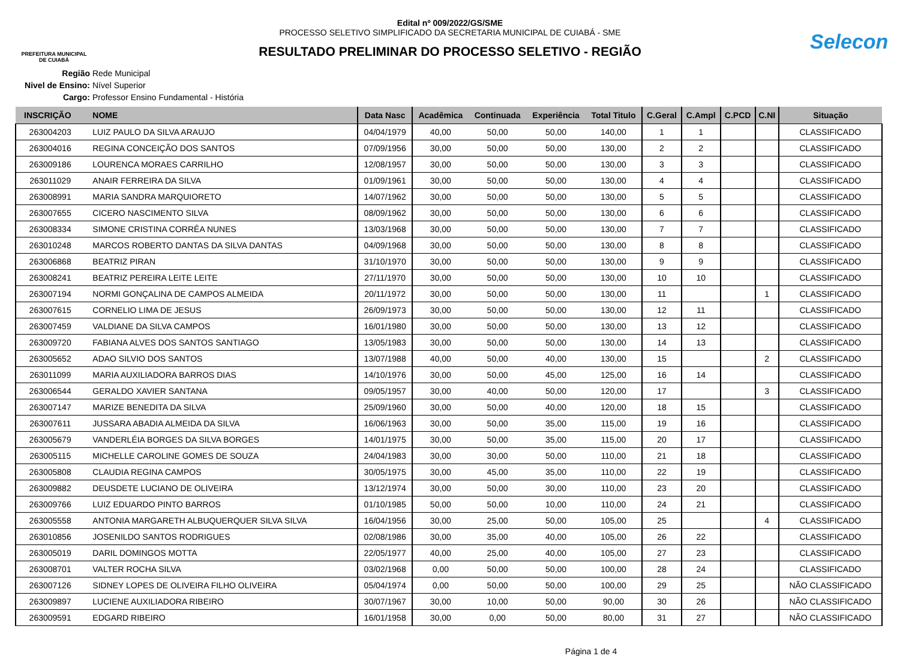PREFEITURA MUNICIPAL
DE CUIABÁ
Edital nº 009/2022/GS/SME
PROCESSO SELETIVO SIMPLIFICADO DA SECRETARIA MUNICIPAL DE CUIABÁ - SME
RESULTADO PRELIMINAR DO PROCESSO SELETIVO - REGIÃO
Selecon
Região Rede Municipal
Nivel de Ensino: Nível Superior
Cargo: Professor Ensino Fundamental - História
| INSCRIÇÃO | NOME | Data Nasc | Acadêmica | Continuada | Experiência | Total Titulo | C.Geral | C.Ampl | C.PCD | C.NI | Situação |
| --- | --- | --- | --- | --- | --- | --- | --- | --- | --- | --- | --- |
| 263004203 | LUIZ PAULO DA SILVA ARAUJO | 04/04/1979 | 40,00 | 50,00 | 50,00 | 140,00 | 1 | 1 | | | CLASSIFICADO |
| 263004016 | REGINA CONCEIÇÃO DOS SANTOS | 07/09/1956 | 30,00 | 50,00 | 50,00 | 130,00 | 2 | 2 | | | CLASSIFICADO |
| 263009186 | LOURENCA MORAES CARRILHO | 12/08/1957 | 30,00 | 50,00 | 50,00 | 130,00 | 3 | 3 | | | CLASSIFICADO |
| 263011029 | ANAIR FERREIRA DA SILVA | 01/09/1961 | 30,00 | 50,00 | 50,00 | 130,00 | 4 | 4 | | | CLASSIFICADO |
| 263008991 | MARIA SANDRA MARQUIORETO | 14/07/1962 | 30,00 | 50,00 | 50,00 | 130,00 | 5 | 5 | | | CLASSIFICADO |
| 263007655 | CICERO NASCIMENTO SILVA | 08/09/1962 | 30,00 | 50,00 | 50,00 | 130,00 | 6 | 6 | | | CLASSIFICADO |
| 263008334 | SIMONE CRISTINA CORRÊA NUNES | 13/03/1968 | 30,00 | 50,00 | 50,00 | 130,00 | 7 | 7 | | | CLASSIFICADO |
| 263010248 | MARCOS ROBERTO DANTAS DA SILVA DANTAS | 04/09/1968 | 30,00 | 50,00 | 50,00 | 130,00 | 8 | 8 | | | CLASSIFICADO |
| 263006868 | BEATRIZ PIRAN | 31/10/1970 | 30,00 | 50,00 | 50,00 | 130,00 | 9 | 9 | | | CLASSIFICADO |
| 263008241 | BEATRIZ PEREIRA LEITE LEITE | 27/11/1970 | 30,00 | 50,00 | 50,00 | 130,00 | 10 | 10 | | | CLASSIFICADO |
| 263007194 | NORMI GONÇALINA DE CAMPOS ALMEIDA | 20/11/1972 | 30,00 | 50,00 | 50,00 | 130,00 | 11 | | | 1 | CLASSIFICADO |
| 263007615 | CORNELIO LIMA DE JESUS | 26/09/1973 | 30,00 | 50,00 | 50,00 | 130,00 | 12 | 11 | | | CLASSIFICADO |
| 263007459 | VALDIANE DA SILVA CAMPOS | 16/01/1980 | 30,00 | 50,00 | 50,00 | 130,00 | 13 | 12 | | | CLASSIFICADO |
| 263009720 | FABIANA ALVES DOS SANTOS SANTIAGO | 13/05/1983 | 30,00 | 50,00 | 50,00 | 130,00 | 14 | 13 | | | CLASSIFICADO |
| 263005652 | ADAO SILVIO DOS SANTOS | 13/07/1988 | 40,00 | 50,00 | 40,00 | 130,00 | 15 | | | 2 | CLASSIFICADO |
| 263011099 | MARIA AUXILIADORA BARROS DIAS | 14/10/1976 | 30,00 | 50,00 | 45,00 | 125,00 | 16 | 14 | | | CLASSIFICADO |
| 263006544 | GERALDO XAVIER SANTANA | 09/05/1957 | 30,00 | 40,00 | 50,00 | 120,00 | 17 | | | 3 | CLASSIFICADO |
| 263007147 | MARIZE BENEDITA DA SILVA | 25/09/1960 | 30,00 | 50,00 | 40,00 | 120,00 | 18 | 15 | | | CLASSIFICADO |
| 263007611 | JUSSARA ABADIA ALMEIDA DA SILVA | 16/06/1963 | 30,00 | 50,00 | 35,00 | 115,00 | 19 | 16 | | | CLASSIFICADO |
| 263005679 | VANDERLÉIA BORGES DA SILVA BORGES | 14/01/1975 | 30,00 | 50,00 | 35,00 | 115,00 | 20 | 17 | | | CLASSIFICADO |
| 263005115 | MICHELLE CAROLINE GOMES DE SOUZA | 24/04/1983 | 30,00 | 30,00 | 50,00 | 110,00 | 21 | 18 | | | CLASSIFICADO |
| 263005808 | CLAUDIA REGINA CAMPOS | 30/05/1975 | 30,00 | 45,00 | 35,00 | 110,00 | 22 | 19 | | | CLASSIFICADO |
| 263009882 | DEUSDETE LUCIANO DE OLIVEIRA | 13/12/1974 | 30,00 | 50,00 | 30,00 | 110,00 | 23 | 20 | | | CLASSIFICADO |
| 263009766 | LUIZ EDUARDO PINTO BARROS | 01/10/1985 | 50,00 | 50,00 | 10,00 | 110,00 | 24 | 21 | | | CLASSIFICADO |
| 263005558 | ANTONIA MARGARETH ALBUQUERQUER SILVA SILVA | 16/04/1956 | 30,00 | 25,00 | 50,00 | 105,00 | 25 | | | 4 | CLASSIFICADO |
| 263010856 | JOSENILDO SANTOS RODRIGUES | 02/08/1986 | 30,00 | 35,00 | 40,00 | 105,00 | 26 | 22 | | | CLASSIFICADO |
| 263005019 | DARIL DOMINGOS MOTTA | 22/05/1977 | 40,00 | 25,00 | 40,00 | 105,00 | 27 | 23 | | | CLASSIFICADO |
| 263008701 | VALTER ROCHA SILVA | 03/02/1968 | 0,00 | 50,00 | 50,00 | 100,00 | 28 | 24 | | | CLASSIFICADO |
| 263007126 | SIDNEY LOPES DE OLIVEIRA FILHO OLIVEIRA | 05/04/1974 | 0,00 | 50,00 | 50,00 | 100,00 | 29 | 25 | | | NÃO CLASSIFICADO |
| 263009897 | LUCIENE AUXILIADORA RIBEIRO | 30/07/1967 | 30,00 | 10,00 | 50,00 | 90,00 | 30 | 26 | | | NÃO CLASSIFICADO |
| 263009591 | EDGARD RIBEIRO | 16/01/1958 | 30,00 | 0,00 | 50,00 | 80,00 | 31 | 27 | | | NÃO CLASSIFICADO |
Página 1 de 4